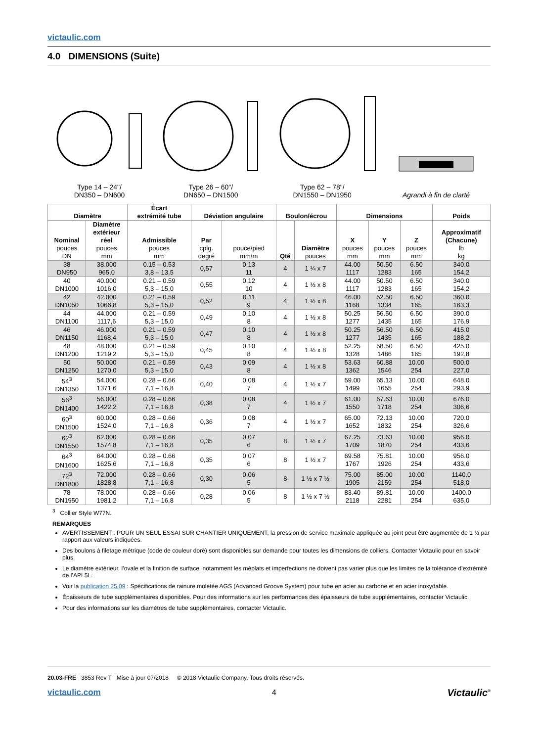victaulic.com
4.0 DIMENSIONS (Suite)
Type 14 – 24"/
DN350 – DN600
Type 26 – 60"/
DN650 – DN1500
Type 62 – 78"/
DN1550 – DN1950
Agrandi à fin de clarté
| Diamètre | | Écart extrémité tube | Déviation angulaire | | Boulon/écrou | | Dimensions | | | Poids |
| --- | --- | --- | --- | --- | --- | --- | --- | --- | --- | --- |
| Nominal pouces DN | Diamètre extérieur réel pouces mm | Admissible pouces mm | Par cplg. degré | pouce/pied mm/m | Qté | Diamètre pouces | X pouces mm | Y pouces mm | Z pouces mm | Approximatif (Chacune) lb kg |
| 38 DN950 | 38.000 965,0 | 0.15 – 0.53 3,8 – 13,5 | 0,57 | 0.13 11 | 4 | 1 ¼ x 7 | 44.00 1117 | 50.50 1283 | 6.50 165 | 340.0 154,2 |
| 40 DN1000 | 40.000 1016,0 | 0.21 – 0.59 5,3 – 15,0 | 0,55 | 0.12 10 | 4 | 1 ½ x 8 | 44.00 1117 | 50.50 1283 | 6.50 165 | 340.0 154,2 |
| 42 DN1050 | 42.000 1066,8 | 0.21 – 0.59 5,3 – 15,0 | 0,52 | 0.11 9 | 4 | 1 ½ x 8 | 46.00 1168 | 52.50 1334 | 6.50 165 | 360.0 163,3 |
| 44 DN1100 | 44.000 1117,6 | 0.21 – 0.59 5,3 – 15,0 | 0,49 | 0.10 8 | 4 | 1 ½ x 8 | 50.25 1277 | 56.50 1435 | 6.50 165 | 390.0 176,9 |
| 46 DN1150 | 46.000 1168,4 | 0.21 – 0.59 5,3 – 15,0 | 0,47 | 0.10 8 | 4 | 1 ½ x 8 | 50.25 1277 | 56.50 1435 | 6.50 165 | 415.0 188,2 |
| 48 DN1200 | 48.000 1219,2 | 0.21 – 0.59 5,3 – 15,0 | 0,45 | 0.10 8 | 4 | 1 ½ x 8 | 52.25 1328 | 58.50 1486 | 6.50 165 | 425.0 192,8 |
| 50 DN1250 | 50.000 1270,0 | 0.21 – 0.59 5,3 – 15,0 | 0,43 | 0.09 8 | 4 | 1 ½ x 8 | 53.63 1362 | 60.88 1546 | 10.00 254 | 500.0 227,0 |
| 54<sup>3</sup> DN1350 | 54.000 1371,6 | 0.28 – 0.66 7,1 – 16,8 | 0,40 | 0.08 7 | 4 | 1 ½ x 7 | 59.00 1499 | 65.13 1655 | 10.00 254 | 648.0 293,9 |
| 56<sup>3</sup> DN1400 | 56.000 1422,2 | 0.28 – 0.66 7,1 – 16,8 | 0,38 | 0.08 7 | 4 | 1 ½ x 7 | 61.00 1550 | 67.63 1718 | 10.00 254 | 676.0 306,6 |
| 60<sup>3</sup> DN1500 | 60.000 1524,0 | 0.28 – 0.66 7,1 – 16,8 | 0,36 | 0.08 7 | 4 | 1 ½ x 7 | 65.00 1652 | 72.13 1832 | 10.00 254 | 720.0 326,6 |
| 62<sup>3</sup> DN1550 | 62.000 1574,8 | 0.28 – 0.66 7,1 – 16,8 | 0,35 | 0.07 6 | 8 | 1 ½ x 7 | 67.25 1709 | 73.63 1870 | 10.00 254 | 956.0 433,6 |
| 64<sup>3</sup> DN1600 | 64.000 1625,6 | 0.28 – 0.66 7,1 – 16,8 | 0,35 | 0.07 6 | 8 | 1 ½ x 7 | 69.58 1767 | 75.81 1926 | 10.00 254 | 956.0 433,6 |
| 72<sup>3</sup> DN1800 | 72.000 1828,8 | 0.28 – 0.66 7,1 – 16,8 | 0,30 | 0.06 5 | 8 | 1 ½ x 7 ½ | 75.00 1905 | 85.00 2159 | 10.00 254 | 1140.0 518,0 |
| 78 DN1950 | 78.000 1981,2 | 0.28 – 0.66 7,1 – 16,8 | 0,28 | 0.06 5 | 8 | 1 ½ x 7 ½ | 83.40 2118 | 89.81 2281 | 10.00 254 | 1400.0 635,0 |
<sup>3</sup> Collier Style W77N.
REMARQUES
AVERTISSEMENT : POUR UN SEUL ESSAI SUR CHANTIER UNIQUEMENT, la pression de service maximale appliquée au joint peut être augmentée de 1 ½ par rapport aux valeurs indiquées.
Des boulons à filetage métrique (code de couleur doré) sont disponibles sur demande pour toutes les dimensions de colliers. Contacter Victaulic pour en savoir plus.
Le diamètre extérieur, l’ovale et la finition de surface, notamment les méplats et imperfections ne doivent pas varier plus que les limites de la tolérance d’extrémité de l’API 5L.
Voir la publication 25.09 : Spécifications de rainure moletée AGS (Advanced Groove System) pour tube en acier au carbone et en acier inoxydable.
Épaisseurs de tube supplémentaires disponibles. Pour des informations sur les performances des épaisseurs de tube supplémentaires, contacter Victaulic.
Pour des informations sur les diamètres de tube supplémentaires, contacter Victaulic.
20.03-FRE 3853 Rev T Mise à jour 07/2018 © 2018 Victaulic Company. Tous droits réservés.
victaulic.com 4 Victaulic<sup>®</sup>